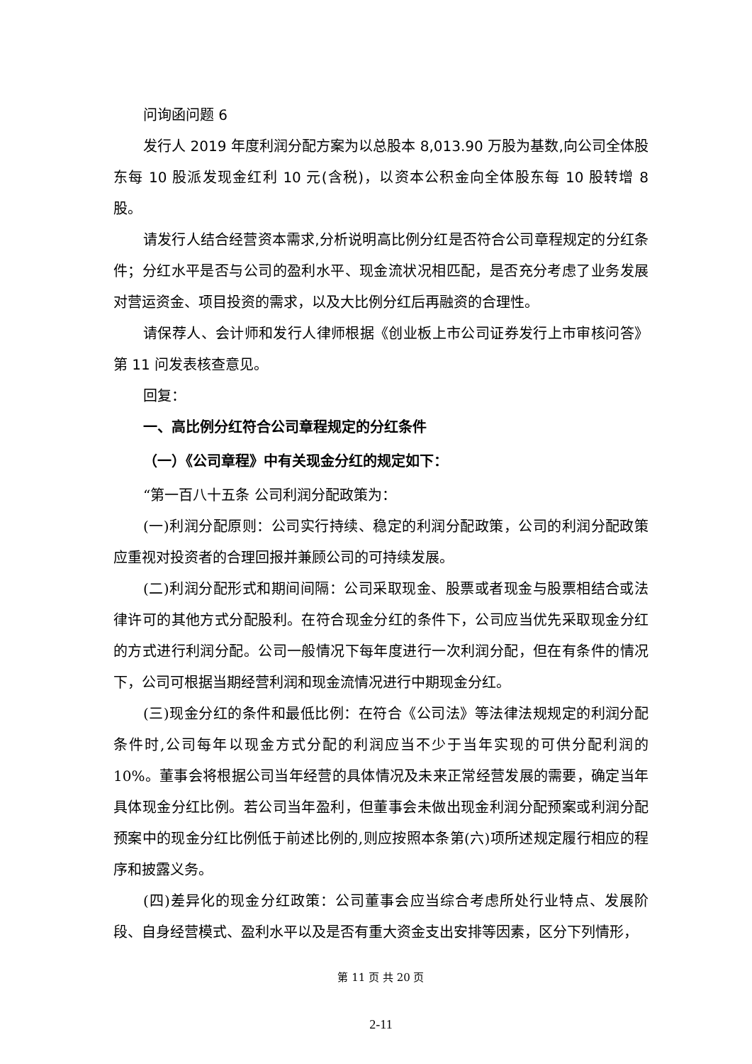问询函问题 6
发行人 2019 年度利润分配方案为以总股本 8,013.90 万股为基数,向公司全体股东每 10 股派发现金红利 10 元(含税)，以资本公积金向全体股东每 10 股转增 8 股。
请发行人结合经营资本需求,分析说明高比例分红是否符合公司章程规定的分红条件；分红水平是否与公司的盈利水平、现金流状况相匹配，是否充分考虑了业务发展对营运资金、项目投资的需求，以及大比例分红后再融资的合理性。
请保荐人、会计师和发行人律师根据《创业板上市公司证券发行上市审核问答》第 11 问发表核查意见。
回复：
一、高比例分红符合公司章程规定的分红条件
（一）《公司章程》中有关现金分红的规定如下：
“第一百八十五条 公司利润分配政策为：
(一)利润分配原则：公司实行持续、稳定的利润分配政策，公司的利润分配政策应重视对投资者的合理回报并兼顾公司的可持续发展。
(二)利润分配形式和期间间隔：公司采取现金、股票或者现金与股票相结合或法律许可的其他方式分配股利。在符合现金分红的条件下，公司应当优先采取现金分红的方式进行利润分配。公司一般情况下每年度进行一次利润分配，但在有条件的情况下，公司可根据当期经营利润和现金流情况进行中期现金分红。
(三)现金分红的条件和最低比例：在符合《公司法》等法律法规规定的利润分配条件时,公司每年以现金方式分配的利润应当不少于当年实现的可供分配利润的 10%。董事会将根据公司当年经营的具体情况及未来正常经营发展的需要，确定当年具体现金分红比例。若公司当年盈利，但董事会未做出现金利润分配预案或利润分配预案中的现金分红比例低于前述比例的,则应按照本条第(六)项所述规定履行相应的程序和披露义务。
(四)差异化的现金分红政策：公司董事会应当综合考虑所处行业特点、发展阶段、自身经营模式、盈利水平以及是否有重大资金支出安排等因素，区分下列情形，
第 11 页 共 20 页
2-11